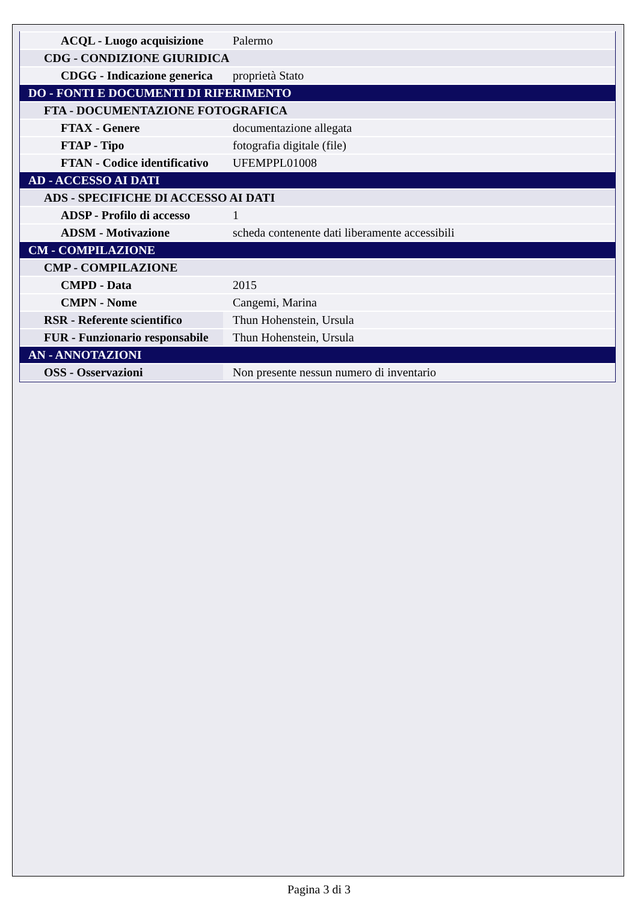| ACQL - Luogo acquisizione | Palermo |
| CDG - CONDIZIONE GIURIDICA | |
| CDGG - Indicazione generica | proprietà Stato |
| DO - FONTI E DOCUMENTI DI RIFERIMENTO | |
| FTA - DOCUMENTAZIONE FOTOGRAFICA | |
| FTAX - Genere | documentazione allegata |
| FTAP - Tipo | fotografia digitale (file) |
| FTAN - Codice identificativo | UFEMPPL01008 |
| AD - ACCESSO AI DATI | |
| ADS - SPECIFICHE DI ACCESSO AI DATI | |
| ADSP - Profilo di accesso | 1 |
| ADSM - Motivazione | scheda contenente dati liberamente accessibili |
| CM - COMPILAZIONE | |
| CMP - COMPILAZIONE | |
| CMPD - Data | 2015 |
| CMPN - Nome | Cangemi, Marina |
| RSR - Referente scientifico | Thun Hohenstein, Ursula |
| FUR - Funzionario responsabile | Thun Hohenstein, Ursula |
| AN - ANNOTAZIONI | |
| OSS - Osservazioni | Non presente nessun numero di inventario |
Pagina 3 di 3